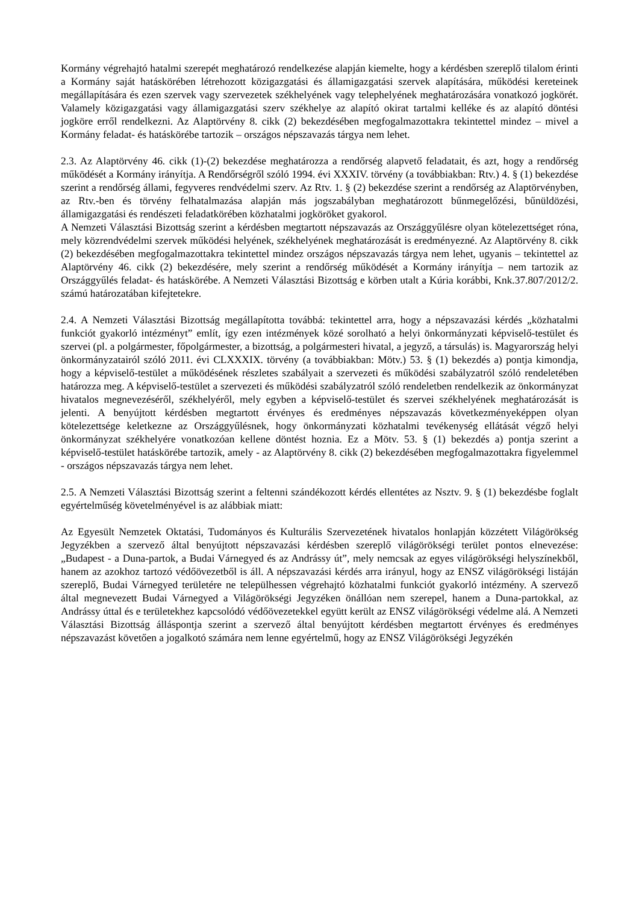Kormány végrehajtó hatalmi szerepét meghatározó rendelkezése alapján kiemelte, hogy a kérdésben szereplő tilalom érinti a Kormány saját hatáskörében létrehozott közigazgatási és államigazgatási szervek alapítására, működési kereteinek megállapítására és ezen szervek vagy szervezetek székhelyének vagy telephelyének meghatározására vonatkozó jogkörét. Valamely közigazgatási vagy államigazgatási szerv székhelye az alapító okirat tartalmi kelléke és az alapító döntési jogköre erről rendelkezni. Az Alaptörvény 8. cikk (2) bekezdésében megfogalmazottakra tekintettel mindez – mivel a Kormány feladat- és hatáskörébe tartozik – országos népszavazás tárgya nem lehet.
2.3. Az Alaptörvény 46. cikk (1)-(2) bekezdése meghatározza a rendőrség alapvető feladatait, és azt, hogy a rendőrség működését a Kormány irányítja. A Rendőrségről szóló 1994. évi XXXIV. törvény (a továbbiakban: Rtv.) 4. § (1) bekezdése szerint a rendőrség állami, fegyveres rendvédelmi szerv. Az Rtv. 1. § (2) bekezdése szerint a rendőrség az Alaptörvényben, az Rtv.-ben és törvény felhatalmazása alapján más jogszabályban meghatározott bűnmegelőzési, bűnüldözési, államigazgatási és rendészeti feladatkörében közhatalmi jogköröket gyakorol.
A Nemzeti Választási Bizottság szerint a kérdésben megtartott népszavazás az Országgyűlésre olyan kötelezettséget róna, mely közrendvédelmi szervek működési helyének, székhelyének meghatározását is eredményezné. Az Alaptörvény 8. cikk (2) bekezdésében megfogalmazottakra tekintettel mindez országos népszavazás tárgya nem lehet, ugyanis – tekintettel az Alaptörvény 46. cikk (2) bekezdésére, mely szerint a rendőrség működését a Kormány irányítja – nem tartozik az Országgyűlés feladat- és hatáskörébe. A Nemzeti Választási Bizottság e körben utalt a Kúria korábbi, Knk.37.807/2012/2. számú határozatában kifejtetekre.
2.4. A Nemzeti Választási Bizottság megállapította továbbá: tekintettel arra, hogy a népszavazási kérdés „közhatalmi funkciót gyakorló intézményt” említ, így ezen intézmények közé sorolható a helyi önkormányzati képviselő-testület és szervei (pl. a polgármester, főpolgármester, a bizottság, a polgármesteri hivatal, a jegyző, a társulás) is. Magyarország helyi önkormányzatairól szóló 2011. évi CLXXXIX. törvény (a továbbiakban: Mötv.) 53. § (1) bekezdés a) pontja kimondja, hogy a képviselő-testület a működésének részletes szabályait a szervezeti és működési szabályzatról szóló rendeletében határozza meg. A képviselő-testület a szervezeti és működési szabályzatról szóló rendeletben rendelkezik az önkormányzat hivatalos megnevezéséről, székhelyéről, mely egyben a képviselő-testület és szervei székhelyének meghatározását is jelenti. A benyújtott kérdésben megtartott érvényes és eredményes népszavazás következményeképpen olyan kötelezettsége keletkezne az Országgyűlésnek, hogy önkormányzati közhatalmi tevékenység ellátását végző helyi önkormányzat székhelyére vonatkozóan kellene döntést hoznia. Ez a Mötv. 53. § (1) bekezdés a) pontja szerint a képviselő-testület hatáskörébe tartozik, amely - az Alaptörvény 8. cikk (2) bekezdésében megfogalmazottakra figyelemmel - országos népszavazás tárgya nem lehet.
2.5. A Nemzeti Választási Bizottság szerint a feltenni szándékozott kérdés ellentétes az Nsztv. 9. § (1) bekezdésbe foglalt egyértelműség követelményével is az alábbiak miatt:
Az Egyesült Nemzetek Oktatási, Tudományos és Kulturális Szervezetének hivatalos honlapján közzétett Világörökség Jegyzékben a szervező által benyújtott népszavazási kérdésben szereplő világörökségi terület pontos elnevezése: „Budapest - a Duna-partok, a Budai Várnegyed és az Andrássy út”, mely nemcsak az egyes világörökségi helyszínekből, hanem az azokhoz tartozó védőövezetből is áll. A népszavazási kérdés arra irányul, hogy az ENSZ világörökségi listáján szereplő, Budai Várnegyed területére ne települhessen végrehajtó közhatalmi funkciót gyakorló intézmény. A szervező által megnevezett Budai Várnegyed a Világörökségi Jegyzéken önállóan nem szerepel, hanem a Duna-partokkal, az Andrássy úttal és e területekhez kapcsolódó védőövezetekkel együtt került az ENSZ világörökségi védelme alá. A Nemzeti Választási Bizottság álláspontja szerint a szervező által benyújtott kérdésben megtartott érvényes és eredményes népszavazást követően a jogalkotó számára nem lenne egyértelmű, hogy az ENSZ Világörökségi Jegyzékén